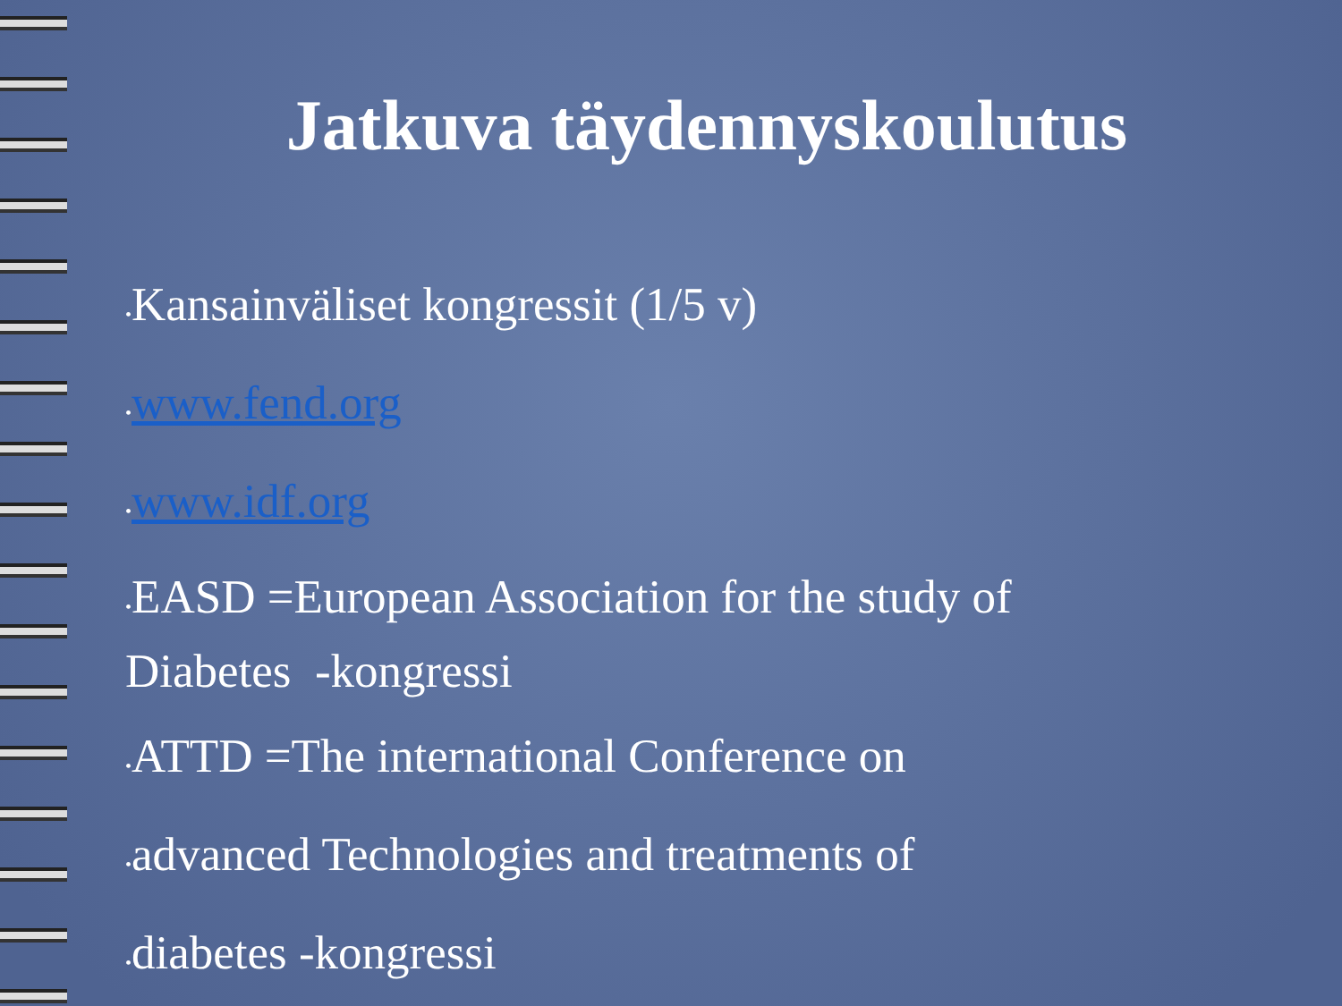Jatkuva täydennyskoulutus
•Kansainväliset kongressit (1/5 v)
•www.fend.org
•www.idf.org
•EASD =European Association for the study of Diabetes -kongressi
•ATTD =The international Conference on
•advanced Technologies and treatments of
•diabetes -kongressi